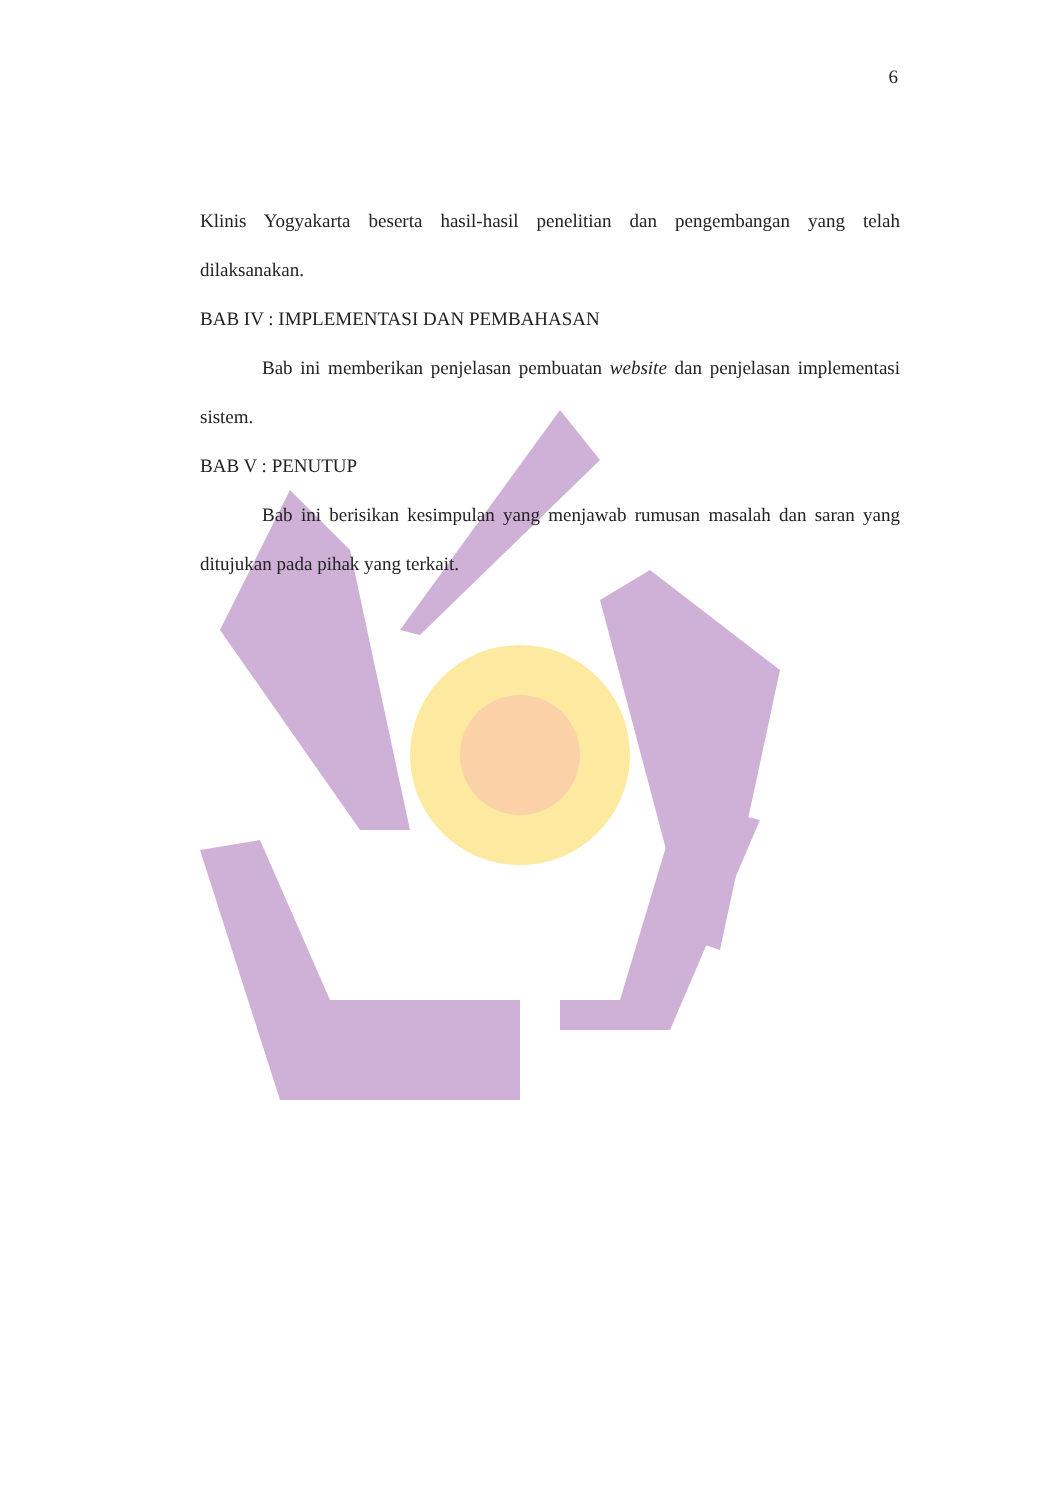6
Klinis Yogyakarta beserta hasil-hasil penelitian dan pengembangan yang telah dilaksanakan.
BAB IV : IMPLEMENTASI DAN PEMBAHASAN
Bab ini memberikan penjelasan pembuatan website dan penjelasan implementasi sistem.
BAB V : PENUTUP
Bab ini berisikan kesimpulan yang menjawab rumusan masalah dan saran yang ditujukan pada pihak yang terkait.